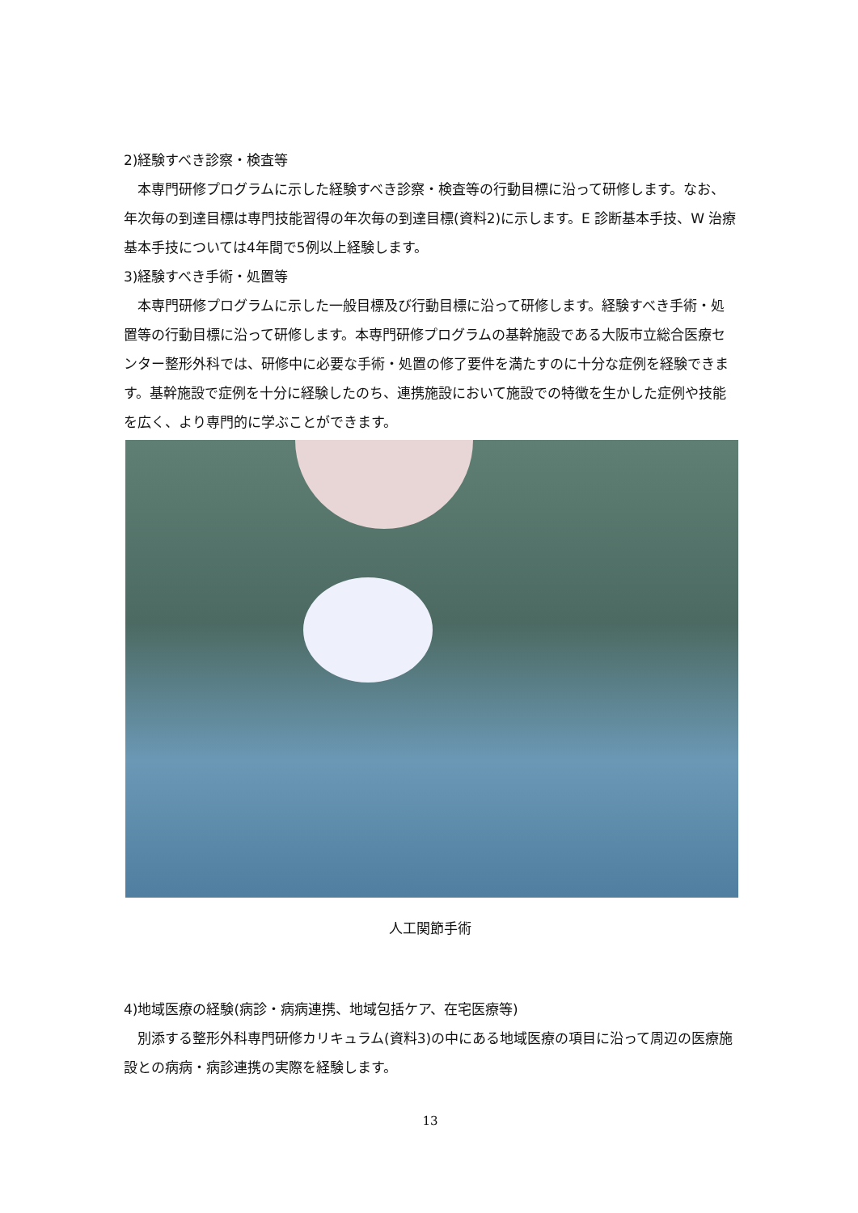2)経験すべき診察・検査等
　本専門研修プログラムに示した経験すべき診察・検査等の行動目標に沿って研修します。なお、年次毎の到達目標は専門技能習得の年次毎の到達目標(資料2)に示します。E 診断基本手技、W 治療基本手技については4年間で5例以上経験します。
3)経験すべき手術・処置等
　本専門研修プログラムに示した一般目標及び行動目標に沿って研修します。経験すべき手術・処置等の行動目標に沿って研修します。本専門研修プログラムの基幹施設である大阪市立総合医療センター整形外科では、研修中に必要な手術・処置の修了要件を満たすのに十分な症例を経験できます。基幹施設で症例を十分に経験したのち、連携施設において施設での特徴を生かした症例や技能を広く、より専門的に学ぶことができます。
人工関節手術
4)地域医療の経験(病診・病病連携、地域包括ケア、在宅医療等)
　別添する整形外科専門研修カリキュラム(資料3)の中にある地域医療の項目に沿って周辺の医療施設との病病・病診連携の実際を経験します。
13